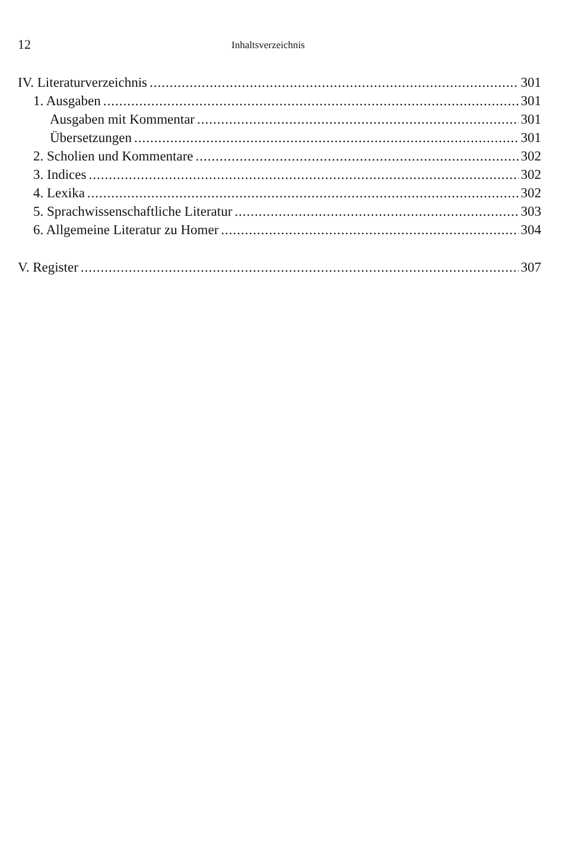12 Inhaltsverzeichnis
IV. Literaturverzeichnis 301
1. Ausgaben 301
Ausgaben mit Kommentar 301
Übersetzungen 301
2. Scholien und Kommentare 302
3. Indices 302
4. Lexika 302
5. Sprachwissenschaftliche Literatur 303
6. Allgemeine Literatur zu Homer 304
V. Register 307